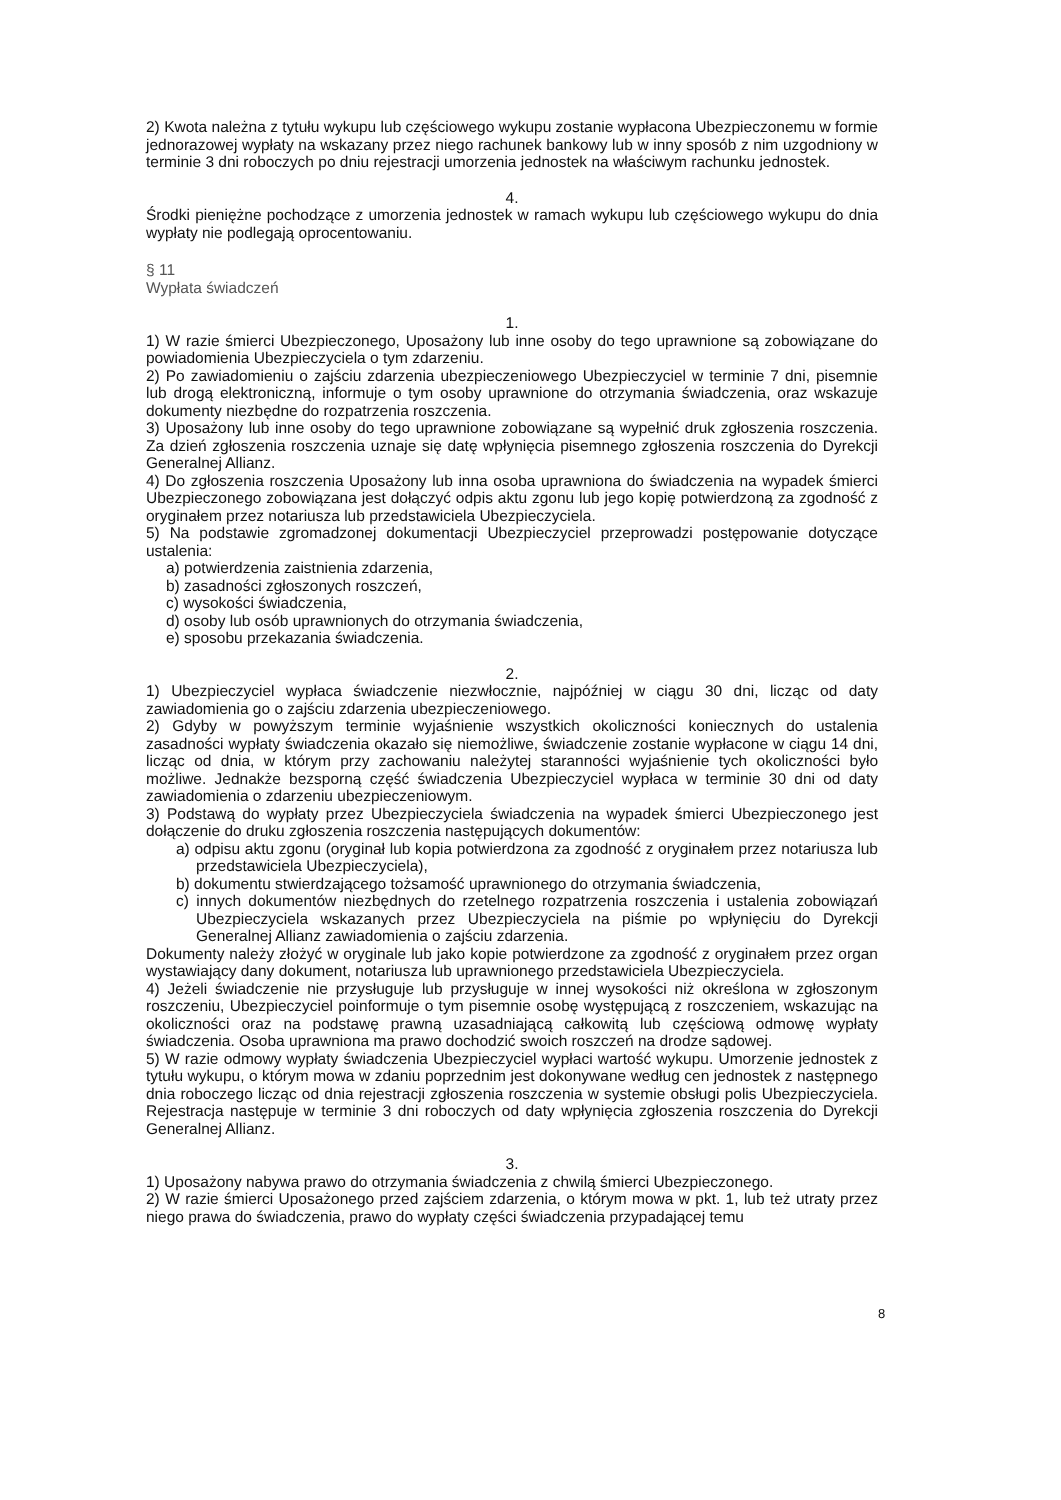2) Kwota należna z tytułu wykupu lub częściowego wykupu zostanie wypłacona Ubezpieczonemu w formie jednorazowej wypłaty na wskazany przez niego rachunek bankowy lub w inny sposób z nim uzgodniony w terminie 3 dni roboczych po dniu rejestracji umorzenia jednostek na właściwym rachunku jednostek.
4.
Środki pieniężne pochodzące z umorzenia jednostek w ramach wykupu lub częściowego wykupu do dnia wypłaty nie podlegają oprocentowaniu.
§ 11
Wypłata świadczeń
1.
1) W razie śmierci Ubezpieczonego, Uposażony lub inne osoby do tego uprawnione są zobowiązane do powiadomienia Ubezpieczyciela o tym zdarzeniu.
2) Po zawiadomieniu o zajściu zdarzenia ubezpieczeniowego Ubezpieczyciel w terminie 7 dni, pisemnie lub drogą elektroniczną, informuje o tym osoby uprawnione do otrzymania świadczenia, oraz wskazuje dokumenty niezbędne do rozpatrzenia roszczenia.
3) Uposażony lub inne osoby do tego uprawnione zobowiązane są wypełnić druk zgłoszenia roszczenia. Za dzień zgłoszenia roszczenia uznaje się datę wpłynięcia pisemnego zgłoszenia roszczenia do Dyrekcji Generalnej Allianz.
4) Do zgłoszenia roszczenia Uposażony lub inna osoba uprawniona do świadczenia na wypadek śmierci Ubezpieczonego zobowiązana jest dołączyć odpis aktu zgonu lub jego kopię potwierdzoną za zgodność z oryginałem przez notariusza lub przedstawiciela Ubezpieczyciela.
5) Na podstawie zgromadzonej dokumentacji Ubezpieczyciel przeprowadzi postępowanie dotyczące ustalenia:
a) potwierdzenia zaistnienia zdarzenia,
b) zasadności zgłoszonych roszczeń,
c) wysokości świadczenia,
d) osoby lub osób uprawnionych do otrzymania świadczenia,
e) sposobu przekazania świadczenia.
2.
1) Ubezpieczyciel wypłaca świadczenie niezwłocznie, najpóźniej w ciągu 30 dni, licząc od daty zawiadomienia go o zajściu zdarzenia ubezpieczeniowego.
2) Gdyby w powyższym terminie wyjaśnienie wszystkich okoliczności koniecznych do ustalenia zasadności wypłaty świadczenia okazało się niemożliwe, świadczenie zostanie wypłacone w ciągu 14 dni, licząc od dnia, w którym przy zachowaniu należytej staranności wyjaśnienie tych okoliczności było możliwe. Jednakże bezsporną część świadczenia Ubezpieczyciel wypłaca w terminie 30 dni od daty zawiadomienia o zdarzeniu ubezpieczeniowym.
3) Podstawą do wypłaty przez Ubezpieczyciela świadczenia na wypadek śmierci Ubezpieczonego jest dołączenie do druku zgłoszenia roszczenia następujących dokumentów:
a) odpisu aktu zgonu (oryginał lub kopia potwierdzona za zgodność z oryginałem przez notariusza lub przedstawiciela Ubezpieczyciela),
b) dokumentu stwierdzającego tożsamość uprawnionego do otrzymania świadczenia,
c) innych dokumentów niezbędnych do rzetelnego rozpatrzenia roszczenia i ustalenia zobowiązań Ubezpieczyciela wskazanych przez Ubezpieczyciela na piśmie po wpłynięciu do Dyrekcji Generalnej Allianz zawiadomienia o zajściu zdarzenia.
Dokumenty należy złożyć w oryginale lub jako kopie potwierdzone za zgodność z oryginałem przez organ wystawiający dany dokument, notariusza lub uprawnionego przedstawiciela Ubezpieczyciela.
4) Jeżeli świadczenie nie przysługuje lub przysługuje w innej wysokości niż określona w zgłoszonym roszczeniu, Ubezpieczyciel poinformuje o tym pisemnie osobę występującą z roszczeniem, wskazując na okoliczności oraz na podstawę prawną uzasadniającą całkowitą lub częściową odmowę wypłaty świadczenia. Osoba uprawniona ma prawo dochodzić swoich roszczeń na drodze sądowej.
5) W razie odmowy wypłaty świadczenia Ubezpieczyciel wypłaci wartość wykupu. Umorzenie jednostek z tytułu wykupu, o którym mowa w zdaniu poprzednim jest dokonywane według cen jednostek z następnego dnia roboczego licząc od dnia rejestracji zgłoszenia roszczenia w systemie obsługi polis Ubezpieczyciela. Rejestracja następuje w terminie 3 dni roboczych od daty wpłynięcia zgłoszenia roszczenia do Dyrekcji Generalnej Allianz.
3.
1) Uposażony nabywa prawo do otrzymania świadczenia z chwilą śmierci Ubezpieczonego.
2) W razie śmierci Uposażonego przed zajściem zdarzenia, o którym mowa w pkt. 1, lub też utraty przez niego prawa do świadczenia, prawo do wypłaty części świadczenia przypadającej temu
8